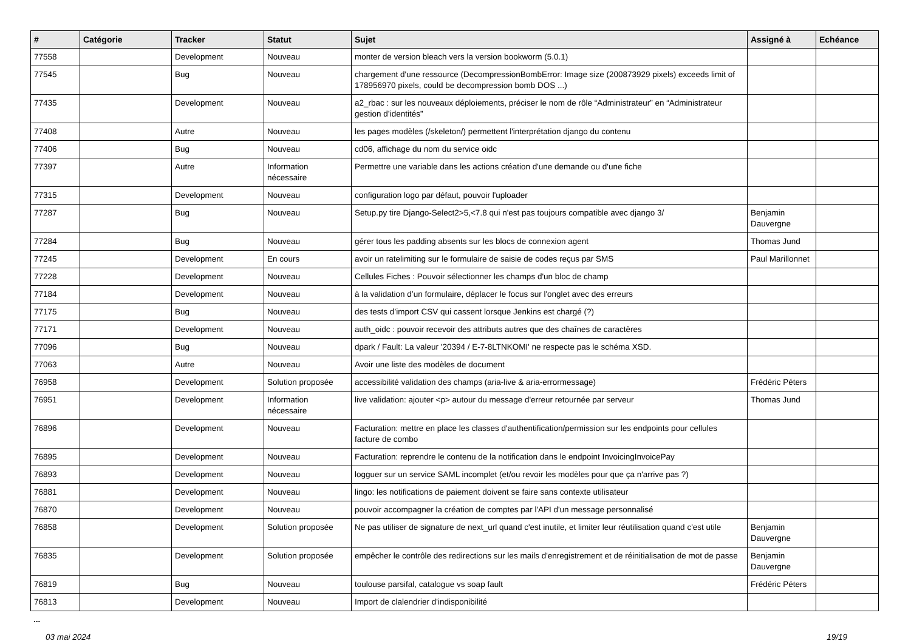| # | Catégorie | Tracker | Statut | Sujet | Assigné à | Echéance |
| --- | --- | --- | --- | --- | --- | --- |
| 77558 | | Development | Nouveau | monter de version bleach vers la version bookworm (5.0.1) | | |
| 77545 | | Bug | Nouveau | chargement d'une ressource (DecompressionBombError: Image size (200873929 pixels) exceeds limit of 178956970 pixels, could be decompression bomb DOS ...) | | |
| 77435 | | Development | Nouveau | a2_rbac : sur les nouveaux déploiements, préciser le nom de rôle “Administrateur” en “Administrateur gestion d’identités” | | |
| 77408 | | Autre | Nouveau | les pages modèles (/skeleton/) permettent l'interprétation django du contenu | | |
| 77406 | | Bug | Nouveau | cd06, affichage du nom du service oidc | | |
| 77397 | | Autre | Information nécessaire | Permettre une variable dans les actions création d'une demande ou d'une fiche | | |
| 77315 | | Development | Nouveau | configuration logo par défaut, pouvoir l'uploader | | |
| 77287 | | Bug | Nouveau | Setup.py tire Django-Select2>5,<7.8 qui n'est pas toujours compatible avec django 3/ | Benjamin Dauvergne | |
| 77284 | | Bug | Nouveau | gérer tous les padding absents sur les blocs de connexion agent | Thomas Jund | |
| 77245 | | Development | En cours | avoir un ratelimiting sur le formulaire de saisie de codes reçus par SMS | Paul Marillonnet | |
| 77228 | | Development | Nouveau | Cellules Fiches : Pouvoir sélectionner les champs d'un bloc de champ | | |
| 77184 | | Development | Nouveau | à la validation d’un formulaire, déplacer le focus sur l'onglet avec des erreurs | | |
| 77175 | | Bug | Nouveau | des tests d’import CSV qui cassent lorsque Jenkins est chargé (?) | | |
| 77171 | | Development | Nouveau | auth_oidc : pouvoir recevoir des attributs autres que des chaînes de caractères | | |
| 77096 | | Bug | Nouveau | dpark / Fault: La valeur '20394 / E-7-8LTNKOMI' ne respecte pas le schéma XSD. | | |
| 77063 | | Autre | Nouveau | Avoir une liste des modèles de document | | |
| 76958 | | Development | Solution proposée | accessibilité validation des champs (aria-live & aria-errormessage) | Frédéric Péters | |
| 76951 | | Development | Information nécessaire | live validation: ajouter <p> autour du message d'erreur retournée par serveur | Thomas Jund | |
| 76896 | | Development | Nouveau | Facturation: mettre en place les classes d'authentification/permission sur les endpoints pour cellules facture de combo | | |
| 76895 | | Development | Nouveau | Facturation: reprendre le contenu de la notification dans le endpoint InvoicingInvoicePay | | |
| 76893 | | Development | Nouveau | logguer sur un service SAML incomplet (et/ou revoir les modèles pour que ça n'arrive pas ?) | | |
| 76881 | | Development | Nouveau | lingo: les notifications de paiement doivent se faire sans contexte utilisateur | | |
| 76870 | | Development | Nouveau | pouvoir accompagner la création de comptes par l'API d'un message personnalisé | | |
| 76858 | | Development | Solution proposée | Ne pas utiliser de signature de next_url quand c'est inutile, et limiter leur réutilisation quand c'est utile | Benjamin Dauvergne | |
| 76835 | | Development | Solution proposée | empêcher le contrôle des redirections sur les mails d'enregistrement et de réinitialisation de mot de passe | Benjamin Dauvergne | |
| 76819 | | Bug | Nouveau | toulouse parsifal, catalogue vs soap fault | Frédéric Péters | |
| 76813 | | Development | Nouveau | Import de clalendrier d'indisponibilité | | |
...
03 mai 2024 19/19